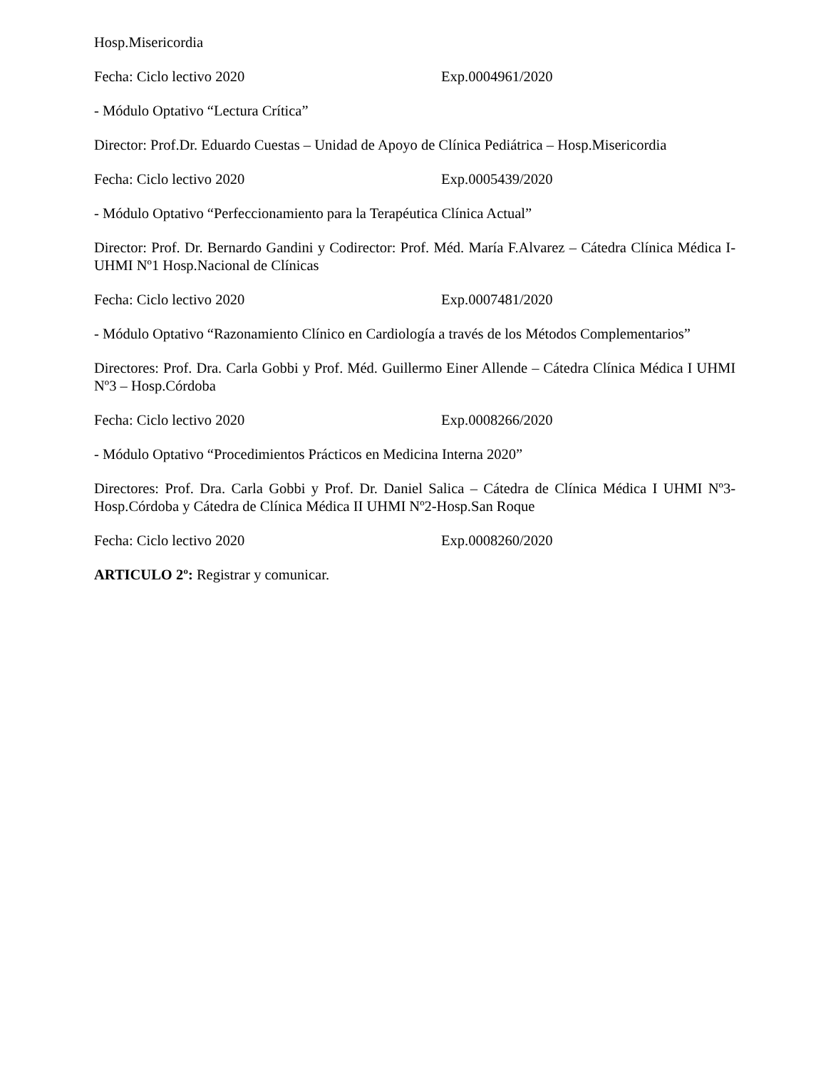Hosp.Misericordia
Fecha: Ciclo lectivo 2020 Exp.0004961/2020
- Módulo Optativo “Lectura Crítica”
Director: Prof.Dr. Eduardo Cuestas – Unidad de Apoyo de Clínica Pediátrica – Hosp.Misericordia
Fecha: Ciclo lectivo 2020 Exp.0005439/2020
- Módulo Optativo “Perfeccionamiento para la Terapéutica Clínica Actual”
Director: Prof. Dr. Bernardo Gandini y Codirector: Prof. Méd. María F.Alvarez – Cátedra Clínica Médica I-UHMI Nº1 Hosp.Nacional de Clínicas
Fecha: Ciclo lectivo 2020 Exp.0007481/2020
- Módulo Optativo “Razonamiento Clínico en Cardiología a través de los Métodos Complementarios”
Directores: Prof. Dra. Carla Gobbi y Prof. Méd. Guillermo Einer Allende – Cátedra Clínica Médica I UHMI Nº3 – Hosp.Córdoba
Fecha: Ciclo lectivo 2020 Exp.0008266/2020
- Módulo Optativo “Procedimientos Prácticos en Medicina Interna 2020”
Directores: Prof. Dra. Carla Gobbi y Prof. Dr. Daniel Salica – Cátedra de Clínica Médica I UHMI Nº3-Hosp.Córdoba y Cátedra de Clínica Médica II UHMI Nº2-Hosp.San Roque
Fecha: Ciclo lectivo 2020 Exp.0008260/2020
ARTICULO 2º: Registrar y comunicar.